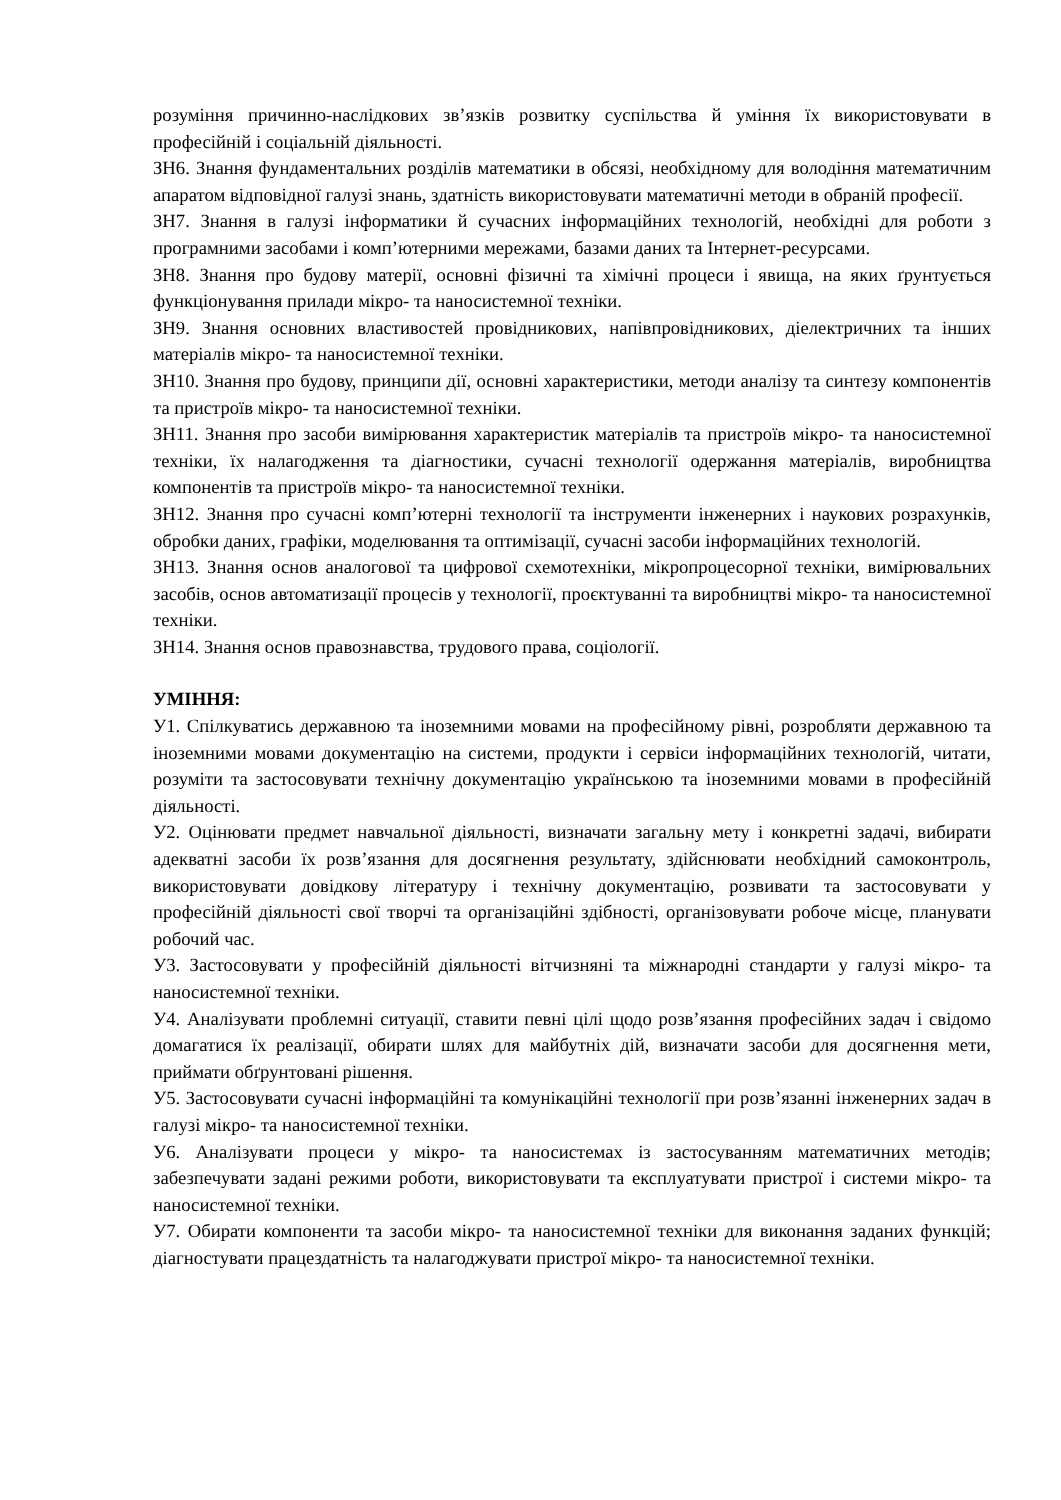розуміння причинно-наслідкових зв’язків розвитку суспільства й уміння їх використовувати в професійній і соціальній діяльності.
ЗН6. Знання фундаментальних розділів математики в обсязі, необхідному для володіння математичним апаратом відповідної галузі знань, здатність використовувати математичні методи в обраній професії.
ЗН7. Знання в галузі інформатики й сучасних інформаційних технологій, необхідні для роботи з програмними засобами і комп’ютерними мережами, базами даних та Інтернет-ресурсами.
ЗН8. Знання про будову матерії, основні фізичні та хімічні процеси і явища, на яких ґрунтується функціонування прилади мікро- та наносистемної техніки.
ЗН9. Знання основних властивостей провідникових, напівпровідникових, діелектричних та інших матеріалів мікро- та наносистемної техніки.
ЗН10. Знання про будову, принципи дії, основні характеристики, методи аналізу та синтезу компонентів та пристроїв мікро- та наносистемної техніки.
ЗН11. Знання про засоби вимірювання характеристик матеріалів та пристроїв мікро- та наносистемної техніки, їх налагодження та діагностики, сучасні технології одержання матеріалів, виробництва компонентів та пристроїв мікро- та наносистемної техніки.
ЗН12. Знання про сучасні комп’ютерні технології та інструменти інженерних і наукових розрахунків, обробки даних, графіки, моделювання та оптимізації, сучасні засоби інформаційних технологій.
ЗН13. Знання основ аналогової та цифрової схемотехніки, мікропроцесорної техніки, вимірювальних засобів, основ автоматизації процесів у технології, проєктуванні та виробництві мікро- та наносистемної техніки.
ЗН14. Знання основ правознавства, трудового права, соціології.
УМІННЯ:
У1. Спілкуватись державною та іноземними мовами на професійному рівні, розробляти державною та іноземними мовами документацію на системи, продукти і сервіси інформаційних технологій, читати, розуміти та застосовувати технічну документацію українською та іноземними мовами в професійній діяльності.
У2. Оцінювати предмет навчальної діяльності, визначати загальну мету і конкретні задачі, вибирати адекватні засоби їх розв’язання для досягнення результату, здійснювати необхідний самоконтроль, використовувати довідкову літературу і технічну документацію, розвивати та застосовувати у професійній діяльності свої творчі та організаційні здібності, організовувати робоче місце, планувати робочий час.
У3. Застосовувати у професійній діяльності вітчизняні та міжнародні стандарти у галузі мікро- та наносистемної техніки.
У4. Аналізувати проблемні ситуації, ставити певні цілі щодо розв’язання професійних задач і свідомо домагатися їх реалізації, обирати шлях для майбутніх дій, визначати засоби для досягнення мети, приймати обґрунтовані рішення.
У5. Застосовувати сучасні інформаційні та комунікаційні технології при розв’язанні інженерних задач в галузі мікро- та наносистемної техніки.
У6. Аналізувати процеси у мікро- та наносистемах із застосуванням математичних методів; забезпечувати задані режими роботи, використовувати та експлуатувати пристрої і системи мікро- та наносистемної техніки.
У7. Обирати компоненти та засоби мікро- та наносистемної техніки для виконання заданих функцій; діагностувати працездатність та налагоджувати пристрої мікро- та наносистемної техніки.